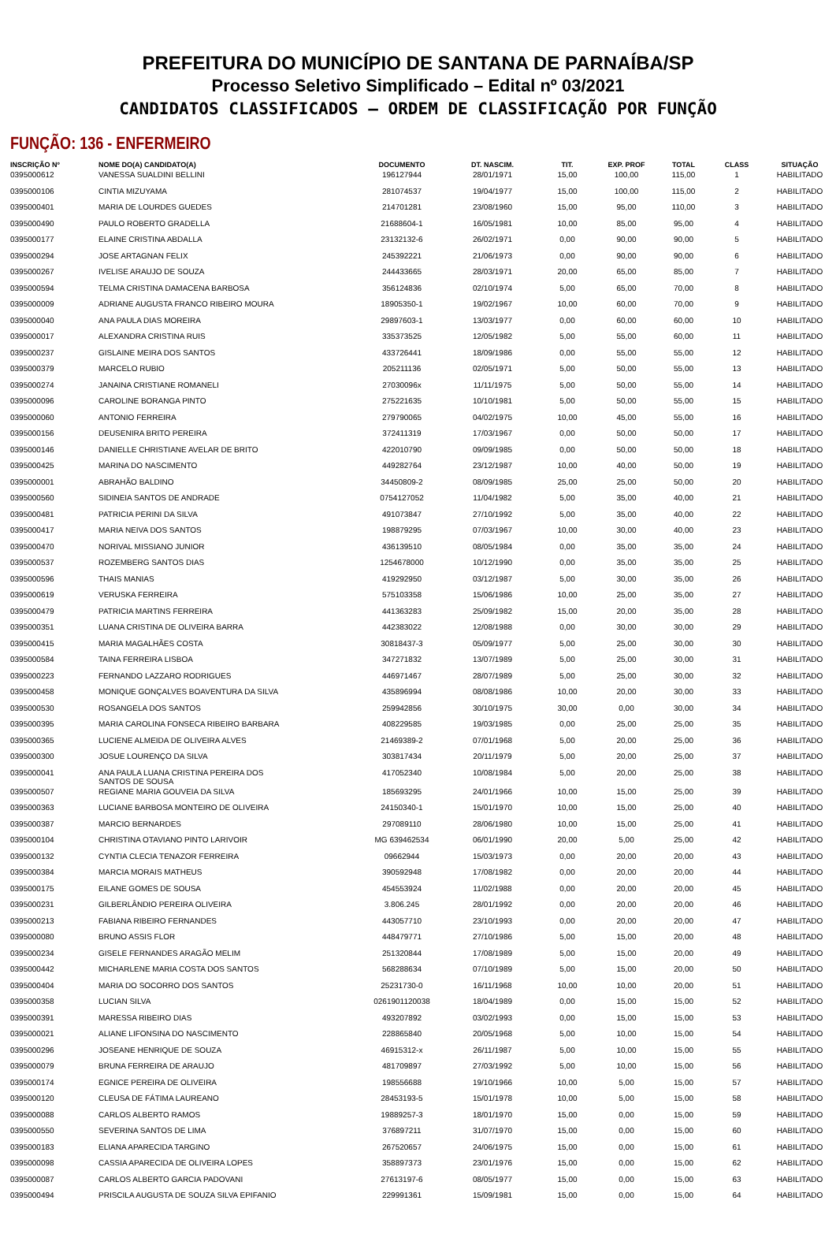PREFEITURA DO MUNICÍPIO DE SANTANA DE PARNAÍBA/SP
Processo Seletivo Simplificado – Edital nº 03/2021
CANDIDATOS CLASSIFICADOS – ORDEM DE CLASSIFICAÇÃO POR FUNÇÃO
FUNÇÃO: 136 - ENFERMEIRO
| INSCRIÇÃO Nº | NOME DO(A) CANDIDATO(A) | DOCUMENTO | DT. NASCIM. | TIT. | EXP. PROF | TOTAL | CLASS | SITUAÇÃO |
| --- | --- | --- | --- | --- | --- | --- | --- | --- |
| 0395000612 | VANESSA SUALDINI BELLINI | 196127944 | 28/01/1971 | 15,00 | 100,00 | 115,00 | 1 | HABILITADO |
| 0395000106 | CINTIA MIZUYAMA | 281074537 | 19/04/1977 | 15,00 | 100,00 | 115,00 | 2 | HABILITADO |
| 0395000401 | MARIA DE LOURDES GUEDES | 214701281 | 23/08/1960 | 15,00 | 95,00 | 110,00 | 3 | HABILITADO |
| 0395000490 | PAULO ROBERTO GRADELLA | 21688604-1 | 16/05/1981 | 10,00 | 85,00 | 95,00 | 4 | HABILITADO |
| 0395000177 | ELAINE CRISTINA ABDALLA | 23132132-6 | 26/02/1971 | 0,00 | 90,00 | 90,00 | 5 | HABILITADO |
| 0395000294 | JOSE ARTAGNAN FELIX | 245392221 | 21/06/1973 | 0,00 | 90,00 | 90,00 | 6 | HABILITADO |
| 0395000267 | IVELISE ARAUJO DE SOUZA | 244433665 | 28/03/1971 | 20,00 | 65,00 | 85,00 | 7 | HABILITADO |
| 0395000594 | TELMA CRISTINA DAMACENA BARBOSA | 356124836 | 02/10/1974 | 5,00 | 65,00 | 70,00 | 8 | HABILITADO |
| 0395000009 | ADRIANE AUGUSTA FRANCO RIBEIRO MOURA | 18905350-1 | 19/02/1967 | 10,00 | 60,00 | 70,00 | 9 | HABILITADO |
| 0395000040 | ANA PAULA DIAS MOREIRA | 29897603-1 | 13/03/1977 | 0,00 | 60,00 | 60,00 | 10 | HABILITADO |
| 0395000017 | ALEXANDRA CRISTINA RUIS | 335373525 | 12/05/1982 | 5,00 | 55,00 | 60,00 | 11 | HABILITADO |
| 0395000237 | GISLAINE MEIRA DOS SANTOS | 433726441 | 18/09/1986 | 0,00 | 55,00 | 55,00 | 12 | HABILITADO |
| 0395000379 | MARCELO RUBIO | 205211136 | 02/05/1971 | 5,00 | 50,00 | 55,00 | 13 | HABILITADO |
| 0395000274 | JANAINA CRISTIANE ROMANELI | 27030096x | 11/11/1975 | 5,00 | 50,00 | 55,00 | 14 | HABILITADO |
| 0395000096 | CAROLINE BORANGA PINTO | 275221635 | 10/10/1981 | 5,00 | 50,00 | 55,00 | 15 | HABILITADO |
| 0395000060 | ANTONIO FERREIRA | 279790065 | 04/02/1975 | 10,00 | 45,00 | 55,00 | 16 | HABILITADO |
| 0395000156 | DEUSENIRA BRITO PEREIRA | 372411319 | 17/03/1967 | 0,00 | 50,00 | 50,00 | 17 | HABILITADO |
| 0395000146 | DANIELLE CHRISTIANE AVELAR DE BRITO | 422010790 | 09/09/1985 | 0,00 | 50,00 | 50,00 | 18 | HABILITADO |
| 0395000425 | MARINA DO NASCIMENTO | 449282764 | 23/12/1987 | 10,00 | 40,00 | 50,00 | 19 | HABILITADO |
| 0395000001 | ABRAHÃO BALDINO | 34450809-2 | 08/09/1985 | 25,00 | 25,00 | 50,00 | 20 | HABILITADO |
| 0395000560 | SIDINEIA SANTOS DE ANDRADE | 0754127052 | 11/04/1982 | 5,00 | 35,00 | 40,00 | 21 | HABILITADO |
| 0395000481 | PATRICIA PERINI DA SILVA | 491073847 | 27/10/1992 | 5,00 | 35,00 | 40,00 | 22 | HABILITADO |
| 0395000417 | MARIA NEIVA DOS SANTOS | 198879295 | 07/03/1967 | 10,00 | 30,00 | 40,00 | 23 | HABILITADO |
| 0395000470 | NORIVAL MISSIANO JUNIOR | 436139510 | 08/05/1984 | 0,00 | 35,00 | 35,00 | 24 | HABILITADO |
| 0395000537 | ROZEMBERG SANTOS DIAS | 1254678000 | 10/12/1990 | 0,00 | 35,00 | 35,00 | 25 | HABILITADO |
| 0395000596 | THAIS MANIAS | 419292950 | 03/12/1987 | 5,00 | 30,00 | 35,00 | 26 | HABILITADO |
| 0395000619 | VERUSKA FERREIRA | 575103358 | 15/06/1986 | 10,00 | 25,00 | 35,00 | 27 | HABILITADO |
| 0395000479 | PATRICIA MARTINS FERREIRA | 441363283 | 25/09/1982 | 15,00 | 20,00 | 35,00 | 28 | HABILITADO |
| 0395000351 | LUANA CRISTINA DE OLIVEIRA BARRA | 442383022 | 12/08/1988 | 0,00 | 30,00 | 30,00 | 29 | HABILITADO |
| 0395000415 | MARIA MAGALHÃES COSTA | 30818437-3 | 05/09/1977 | 5,00 | 25,00 | 30,00 | 30 | HABILITADO |
| 0395000584 | TAINA FERREIRA LISBOA | 347271832 | 13/07/1989 | 5,00 | 25,00 | 30,00 | 31 | HABILITADO |
| 0395000223 | FERNANDO LAZZARO RODRIGUES | 446971467 | 28/07/1989 | 5,00 | 25,00 | 30,00 | 32 | HABILITADO |
| 0395000458 | MONIQUE GONÇALVES BOAVENTURA DA SILVA | 435896994 | 08/08/1986 | 10,00 | 20,00 | 30,00 | 33 | HABILITADO |
| 0395000530 | ROSANGELA DOS SANTOS | 259942856 | 30/10/1975 | 30,00 | 0,00 | 30,00 | 34 | HABILITADO |
| 0395000395 | MARIA CAROLINA FONSECA RIBEIRO BARBARA | 408229585 | 19/03/1985 | 0,00 | 25,00 | 25,00 | 35 | HABILITADO |
| 0395000365 | LUCIENE ALMEIDA DE OLIVEIRA ALVES | 21469389-2 | 07/01/1968 | 5,00 | 20,00 | 25,00 | 36 | HABILITADO |
| 0395000300 | JOSUE LOURENÇO DA SILVA | 303817434 | 20/11/1979 | 5,00 | 20,00 | 25,00 | 37 | HABILITADO |
| 0395000041 | ANA PAULA LUANA CRISTINA PEREIRA DOS SANTOS DE SOUSA | 417052340 | 10/08/1984 | 5,00 | 20,00 | 25,00 | 38 | HABILITADO |
| 0395000507 | REGIANE MARIA GOUVEIA DA SILVA | 185693295 | 24/01/1966 | 10,00 | 15,00 | 25,00 | 39 | HABILITADO |
| 0395000363 | LUCIANE BARBOSA MONTEIRO DE OLIVEIRA | 24150340-1 | 15/01/1970 | 10,00 | 15,00 | 25,00 | 40 | HABILITADO |
| 0395000387 | MARCIO BERNARDES | 297089110 | 28/06/1980 | 10,00 | 15,00 | 25,00 | 41 | HABILITADO |
| 0395000104 | CHRISTINA OTAVIANO PINTO LARIVOIR | MG 639462534 | 06/01/1990 | 20,00 | 5,00 | 25,00 | 42 | HABILITADO |
| 0395000132 | CYNTIA CLECIA TENAZOR FERREIRA | 09662944 | 15/03/1973 | 0,00 | 20,00 | 20,00 | 43 | HABILITADO |
| 0395000384 | MARCIA MORAIS MATHEUS | 390592948 | 17/08/1982 | 0,00 | 20,00 | 20,00 | 44 | HABILITADO |
| 0395000175 | EILANE GOMES DE SOUSA | 454553924 | 11/02/1988 | 0,00 | 20,00 | 20,00 | 45 | HABILITADO |
| 0395000231 | GILBERLÂNDIO PEREIRA OLIVEIRA | 3.806.245 | 28/01/1992 | 0,00 | 20,00 | 20,00 | 46 | HABILITADO |
| 0395000213 | FABIANA RIBEIRO FERNANDES | 443057710 | 23/10/1993 | 0,00 | 20,00 | 20,00 | 47 | HABILITADO |
| 0395000080 | BRUNO ASSIS FLOR | 448479771 | 27/10/1986 | 5,00 | 15,00 | 20,00 | 48 | HABILITADO |
| 0395000234 | GISELE FERNANDES ARAGÃO MELIM | 251320844 | 17/08/1989 | 5,00 | 15,00 | 20,00 | 49 | HABILITADO |
| 0395000442 | MICHARLENE MARIA COSTA DOS SANTOS | 568288634 | 07/10/1989 | 5,00 | 15,00 | 20,00 | 50 | HABILITADO |
| 0395000404 | MARIA DO SOCORRO DOS SANTOS | 25231730-0 | 16/11/1968 | 10,00 | 10,00 | 20,00 | 51 | HABILITADO |
| 0395000358 | LUCIAN SILVA | 0261901120038 | 18/04/1989 | 0,00 | 15,00 | 15,00 | 52 | HABILITADO |
| 0395000391 | MARESSA RIBEIRO DIAS | 493207892 | 03/02/1993 | 0,00 | 15,00 | 15,00 | 53 | HABILITADO |
| 0395000021 | ALIANE LIFONSINA DO NASCIMENTO | 228865840 | 20/05/1968 | 5,00 | 10,00 | 15,00 | 54 | HABILITADO |
| 0395000296 | JOSEANE HENRIQUE DE SOUZA | 46915312-x | 26/11/1987 | 5,00 | 10,00 | 15,00 | 55 | HABILITADO |
| 0395000079 | BRUNA FERREIRA DE ARAUJO | 481709897 | 27/03/1992 | 5,00 | 10,00 | 15,00 | 56 | HABILITADO |
| 0395000174 | EGNICE PEREIRA DE OLIVEIRA | 198556688 | 19/10/1966 | 10,00 | 5,00 | 15,00 | 57 | HABILITADO |
| 0395000120 | CLEUSA DE FÁTIMA LAUREANO | 28453193-5 | 15/01/1978 | 10,00 | 5,00 | 15,00 | 58 | HABILITADO |
| 0395000088 | CARLOS ALBERTO RAMOS | 19889257-3 | 18/01/1970 | 15,00 | 0,00 | 15,00 | 59 | HABILITADO |
| 0395000550 | SEVERINA SANTOS DE LIMA | 376897211 | 31/07/1970 | 15,00 | 0,00 | 15,00 | 60 | HABILITADO |
| 0395000183 | ELIANA APARECIDA TARGINO | 267520657 | 24/06/1975 | 15,00 | 0,00 | 15,00 | 61 | HABILITADO |
| 0395000098 | CASSIA APARECIDA DE OLIVEIRA LOPES | 358897373 | 23/01/1976 | 15,00 | 0,00 | 15,00 | 62 | HABILITADO |
| 0395000087 | CARLOS ALBERTO GARCIA PADOVANI | 27613197-6 | 08/05/1977 | 15,00 | 0,00 | 15,00 | 63 | HABILITADO |
| 0395000494 | PRISCILA AUGUSTA DE SOUZA SILVA EPIFANIO | 229991361 | 15/09/1981 | 15,00 | 0,00 | 15,00 | 64 | HABILITADO |